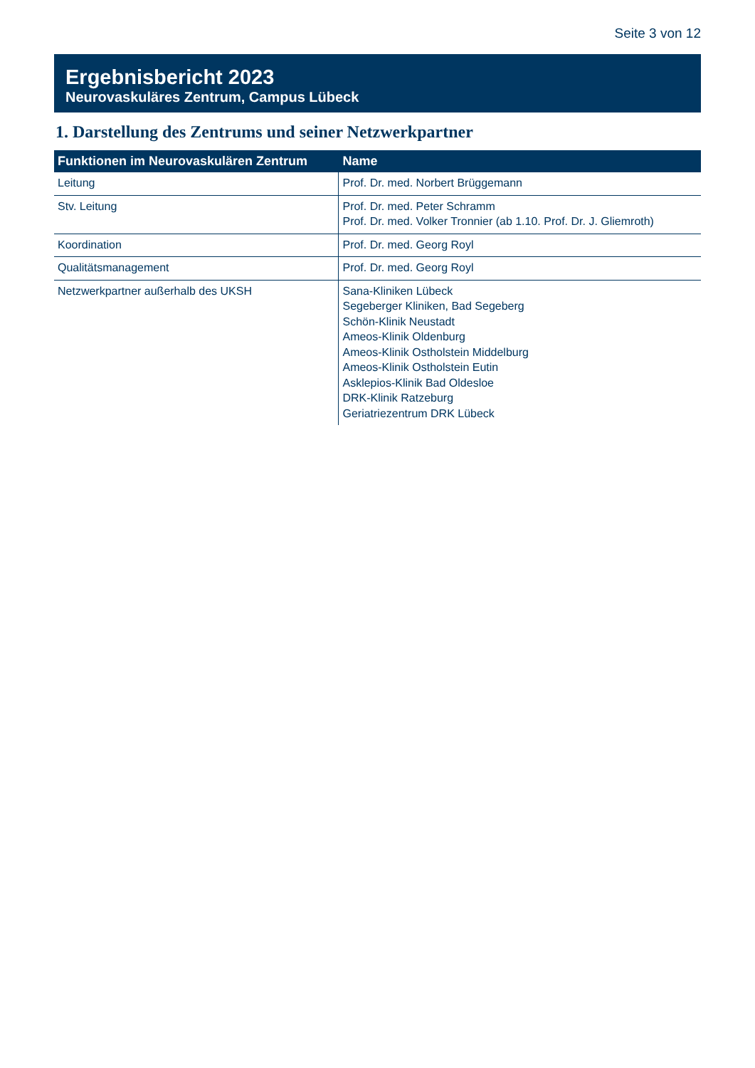Seite 3 von 12
Ergebnisbericht 2023
Neurovaskuläres Zentrum, Campus Lübeck
1. Darstellung des Zentrums und seiner Netzwerkpartner
| Funktionen im Neurovaskulären Zentrum | Name |
| --- | --- |
| Leitung | Prof. Dr. med. Norbert Brüggemann |
| Stv. Leitung | Prof. Dr. med. Peter Schramm Prof. Dr. med. Volker Tronnier (ab 1.10. Prof. Dr. J. Gliemroth) |
| Koordination | Prof. Dr. med. Georg Royl |
| Qualitätsmanagement | Prof. Dr. med. Georg Royl |
| Netzwerkpartner außerhalb des UKSH | Sana-Kliniken Lübeck Segeberger Kliniken, Bad Segeberg Schön-Klinik Neustadt Ameos-Klinik Oldenburg Ameos-Klinik Ostholstein Middelburg Ameos-Klinik Ostholstein Eutin Asklepios-Klinik Bad Oldesloe DRK-Klinik Ratzeburg Geriatriezentrum DRK Lübeck |